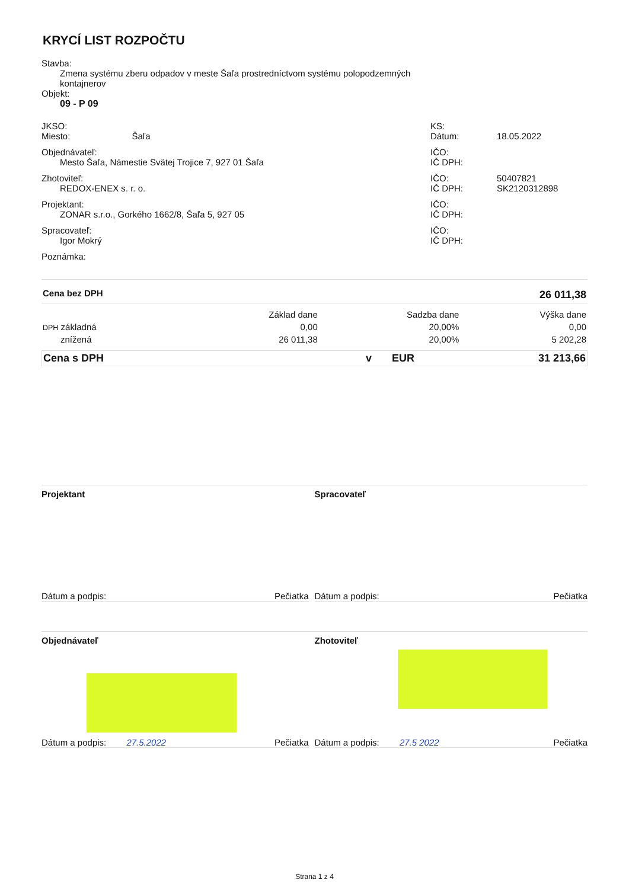KRYCÍ LIST ROZPOČTU
Stavba:
Zmena systému zberu odpadov v meste Šaľa prostredníctvom systému polopodzemných
kontajnerov
Objekt:
09 - P 09
JKSO:
Miesto: Šaľa
KS:
Dátum: 18.05.2022
Objednávateľ:
Mesto Šaľa, Námestie Svätej Trojice 7, 927 01 Šaľa
IČO:
IČ DPH:
Zhotoviteľ:
REDOX-ENEX s. r. o.
IČO: 50407821
IČ DPH: SK2120312898
Projektant:
ZONAR s.r.o., Gorkého 1662/8, Šaľa 5, 927 05
IČO:
IČ DPH:
Spracovateľ:
Igor Mokrý
IČO:
IČ DPH:
Poznámka:
| Cena bez DPH | | | 26 011,38 |
| | Základ dane | Sadzba dane | Výška dane |
| DPH základná | 0,00 | 20,00% | 0,00 |
| znížená | 26 011,38 | 20,00% | 5 202,28 |
| Cena s DPH | v | EUR | 31 213,66 |
Projektant
Dátum a podpis: Pečiatka
Spracovateľ
Dátum a podpis: Pečiatka
Objednávateľ
Dátum a podpis: 27.5.2022 Pečiatka
Zhotoviteľ
Dátum a podpis: 27.5 2022 Pečiatka
Strana 1 z 4